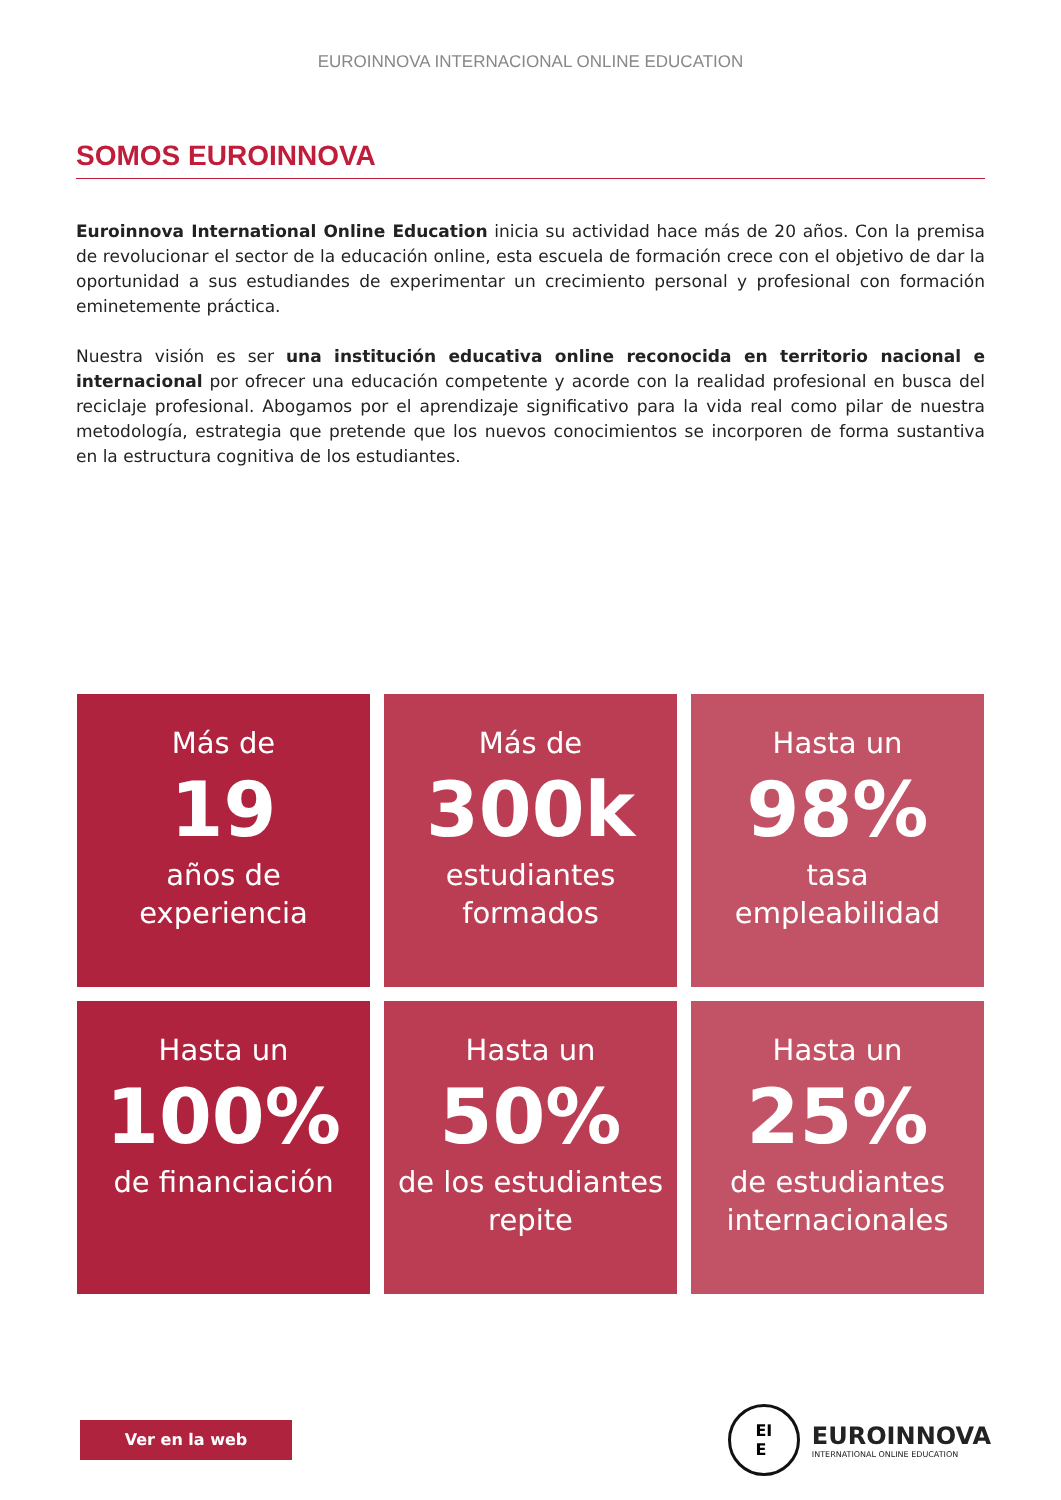EUROINNOVA INTERNACIONAL ONLINE EDUCATION
SOMOS EUROINNOVA
Euroinnova International Online Education inicia su actividad hace más de 20 años. Con la premisa de revolucionar el sector de la educación online, esta escuela de formación crece con el objetivo de dar la oportunidad a sus estudiandes de experimentar un crecimiento personal y profesional con formación eminetemente práctica.
Nuestra visión es ser una institución educativa online reconocida en territorio nacional e internacional por ofrecer una educación competente y acorde con la realidad profesional en busca del reciclaje profesional. Abogamos por el aprendizaje significativo para la vida real como pilar de nuestra metodología, estrategia que pretende que los nuevos conocimientos se incorporen de forma sustantiva en la estructura cognitiva de los estudiantes.
Más de
19
años de
experiencia
Más de
300k
estudiantes
formados
Hasta un
98%
tasa
empleabilidad
Hasta un
100%
de financiación
Hasta un
50%
de los estudiantes
repite
Hasta un
25%
de estudiantes
internacionales
Ver en la web
EI
E
EUROINNOVA
INTERNATIONAL ONLINE EDUCATION